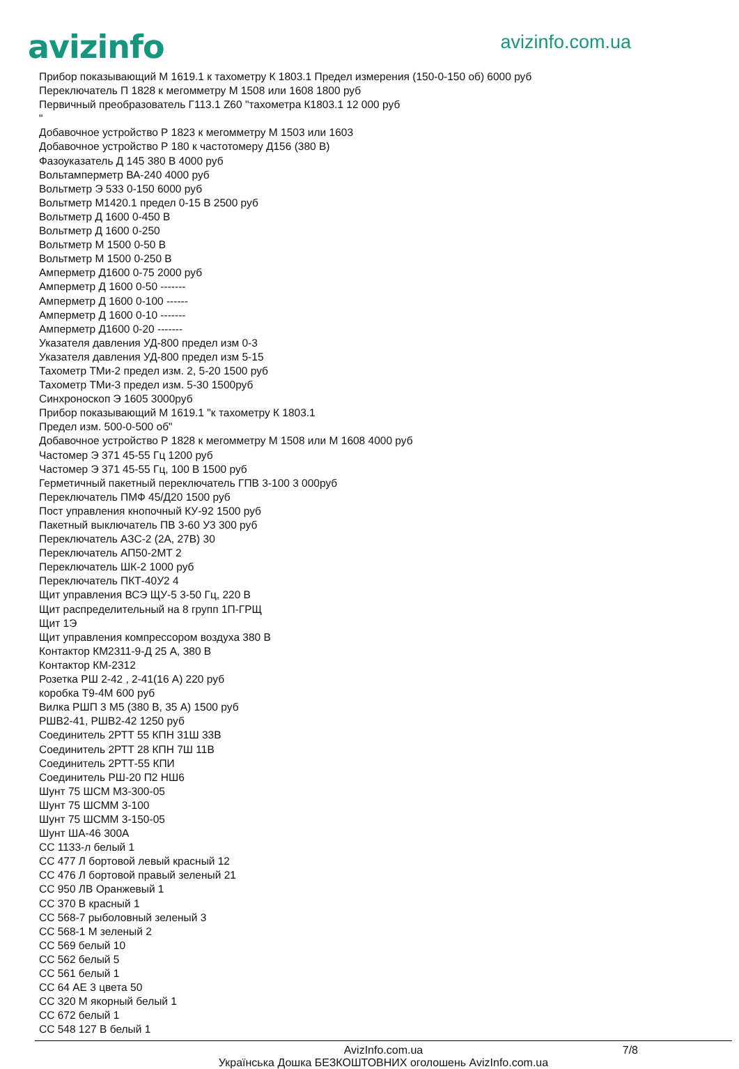avizinfo
avizinfo.com.ua
Прибор показывающий М 1619.1 к тахометру К 1803.1 Предел измерения (150-0-150 об) 6000 руб
Переключатель П 1828 к мегомметру М 1508 или 1608 1800 руб
Первичный преобразователь Г113.1 Z60 "тахометра К1803.1 12 000 руб
"
Добавочное устройство Р 1823 к мегомметру М 1503 или 1603
Добавочное устройство Р 180 к частотомеру Д156 (380 В)
Фазоуказатель Д 145 380 В 4000 руб
Вольтамперметр ВА-240 4000 руб
Вольтметр Э 533 0-150 6000 руб
Вольтметр М1420.1 предел 0-15 В 2500 руб
Вольтметр Д 1600 0-450 В
Вольтметр Д 1600 0-250
Вольтметр М 1500 0-50 В
Вольтметр М 1500 0-250 В
Амперметр Д1600 0-75 2000 руб
Амперметр Д 1600 0-50 -------
Амперметр Д 1600 0-100 ------
Амперметр Д 1600 0-10 -------
Амперметр Д1600 0-20 -------
Указателя давления УД-800 предел изм 0-3
Указателя давления УД-800 предел изм 5-15
Тахометр ТМи-2 предел изм. 2, 5-20 1500 руб
Тахометр ТМи-3 предел изм. 5-30 1500руб
Синхроноскоп Э 1605 3000руб
Прибор показывающий М 1619.1 "к тахометру К 1803.1
Предел изм. 500-0-500 об"
Добавочное устройство Р 1828 к мегомметру М 1508 или М 1608 4000 руб
Частомер Э 371 45-55 Гц 1200 руб
Частомер Э 371 45-55 Гц, 100 В 1500 руб
Герметичный пакетный переключатель ГПВ 3-100 3 000руб
Переключатель ПМФ 45/Д20 1500 руб
Пост управления кнопочный КУ-92 1500 руб
Пакетный выключатель ПВ 3-60 У3 300 руб
Переключатель АЗС-2 (2А, 27В) 30
Переключатель АП50-2МТ 2
Переключатель ШК-2 1000 руб
Переключатель ПКТ-40У2 4
Щит управления ВСЭ ЩУ-5 3-50 Гц, 220 В
Щит распределительный на 8 групп 1П-ГРЩ
Щит 1Э
Щит управления компрессором воздуха 380 В
Контактор КМ2311-9-Д 25 А, 380 В
Контактор КМ-2312
Розетка РШ 2-42 , 2-41(16 А) 220 руб
коробка Т9-4М 600 руб
Вилка РШП 3 М5 (380 В, 35 А) 1500 руб
РШВ2-41, РШВ2-42 1250 руб
Соединитель 2РТТ 55 КПН 31Ш 33В
Соединитель 2РТТ 28 КПН 7Ш 11В
Соединитель 2РТТ-55 КПИ
Соединитель РШ-20 П2 НШ6
Шунт 75 ШСМ М3-300-05
Шунт 75 ШСММ 3-100
Шунт 75 ШСММ 3-150-05
Шунт ША-46 300А
СС 1133-л белый 1
СС 477 Л бортовой левый красный 12
СС 476 Л бортовой правый зеленый 21
СС 950 ЛВ Оранжевый 1
СС 370 В красный 1
СС 568-7 рыболовный зеленый 3
СС 568-1 М зеленый 2
СС 569 белый 10
СС 562 белый 5
СС 561 белый 1
СС 64 АЕ 3 цвета 50
СС 320 М якорный белый 1
СС 672 белый 1
СС 548 127 В белый 1
AvizInfo.com.ua 7/8
Українська Дошка БЕЗКОШТОВНИХ оголошень AvizInfo.com.ua